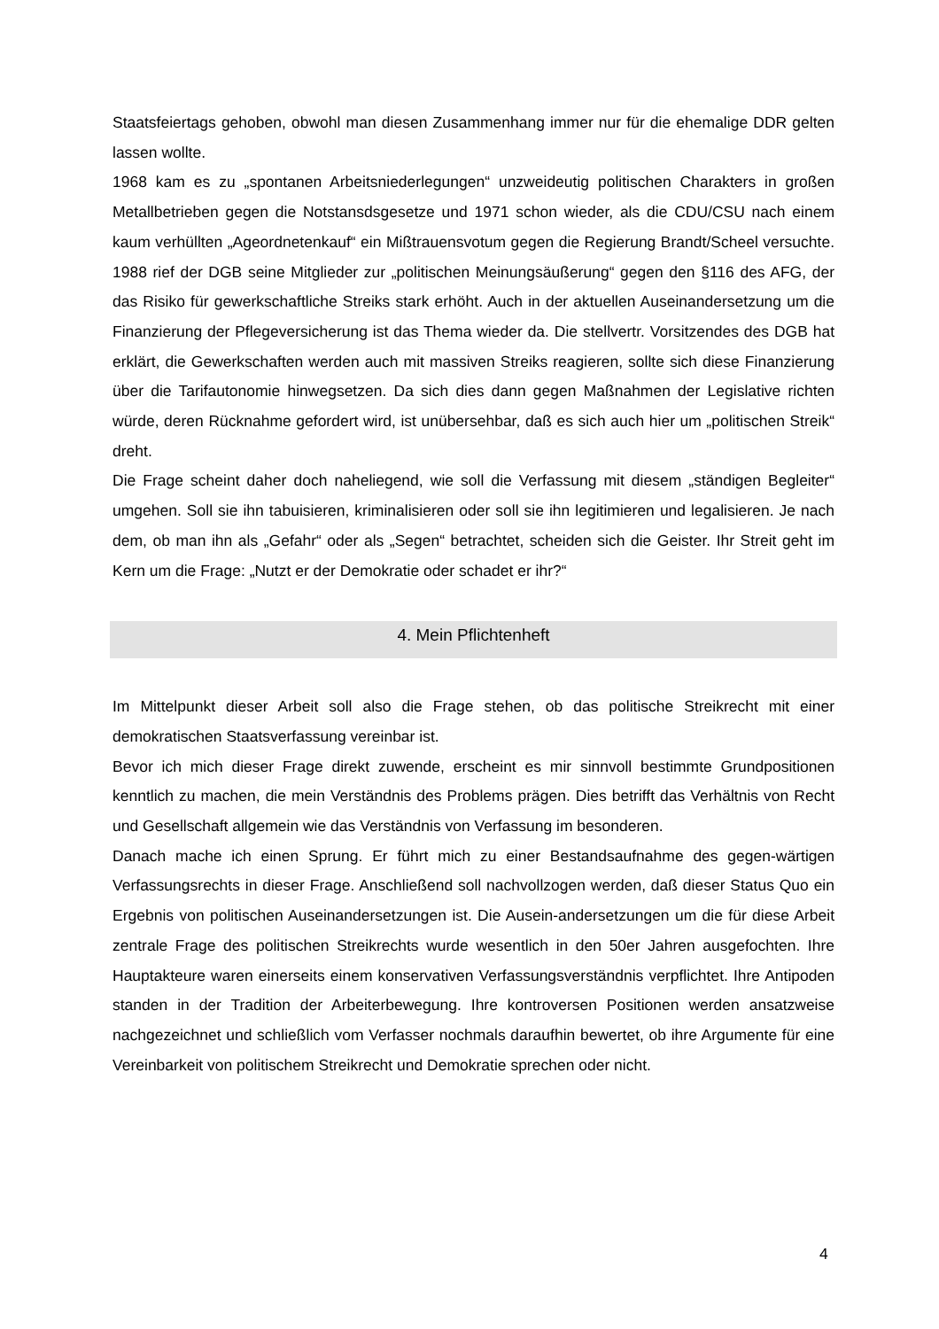Staatsfeiertags gehoben, obwohl man diesen Zusammenhang immer nur für die ehemalige DDR gelten lassen wollte.
1968 kam es zu „spontanen Arbeitsniederlegungen“ unzweideutig politischen Charakters in großen Metallbetrieben gegen die Notstansdsgesetze und 1971 schon wieder, als die CDU/CSU nach einem kaum verhüllten „Ageordnetenkauf“ ein Mißtrauensvotum gegen die Regierung Brandt/Scheel versuchte. 1988 rief der DGB seine Mitglieder zur „politischen Meinungsäußerung“ gegen den §116 des AFG, der das Risiko für gewerkschaftliche Streiks stark erhöht. Auch in der aktuellen Auseinandersetzung um die Finanzierung der Pflegeversicherung ist das Thema wieder da. Die stellvertr. Vorsitzendes des DGB hat erklärt, die Gewerkschaften werden auch mit massiven Streiks reagieren, sollte sich diese Finanzierung über die Tarifautonomie hinwegsetzen. Da sich dies dann gegen Maßnahmen der Legislative richten würde, deren Rücknahme gefordert wird, ist unübersehbar, daß es sich auch hier um „politischen Streik“ dreht.
Die Frage scheint daher doch naheliegend, wie soll die Verfassung mit diesem „ständigen Begleiter“ umgehen. Soll sie ihn tabuisieren, kriminalisieren oder soll sie ihn legitimieren und legalisieren. Je nach dem, ob man ihn als „Gefahr“ oder als „Segen“ betrachtet, scheiden sich die Geister. Ihr Streit geht im Kern um die Frage: „Nutzt er der Demokratie oder schadet er ihr?“
4. Mein Pflichtenheft
Im Mittelpunkt dieser Arbeit soll also die Frage stehen, ob das politische Streikrecht mit einer demokratischen Staatsverfassung vereinbar ist.
Bevor ich mich dieser Frage direkt zuwende, erscheint es mir sinnvoll bestimmte Grundpositionen kenntlich zu machen, die mein Verständnis des Problems prägen. Dies betrifft das Verhältnis von Recht und Gesellschaft allgemein wie das Verständnis von Verfassung im besonderen.
Danach mache ich einen Sprung. Er führt mich zu einer Bestandsaufnahme des gegen-wärtigen Verfassungsrechts in dieser Frage. Anschließend soll nachvollzogen werden, daß dieser Status Quo ein Ergebnis von politischen Auseinandersetzungen ist. Die Ausein-andersetzungen um die für diese Arbeit zentrale Frage des politischen Streikrechts wurde wesentlich in den 50er Jahren ausgefochten. Ihre Hauptakteure waren einerseits einem konservativen Verfassungsverständnis verpflichtet. Ihre Antipoden standen in der Tradition der Arbeiterbewegung. Ihre kontroversen Positionen werden ansatzweise nachgezeichnet und schließlich vom Verfasser nochmals daraufhin bewertet, ob ihre Argumente für eine Vereinbarkeit von politischem Streikrecht und Demokratie sprechen oder nicht.
4